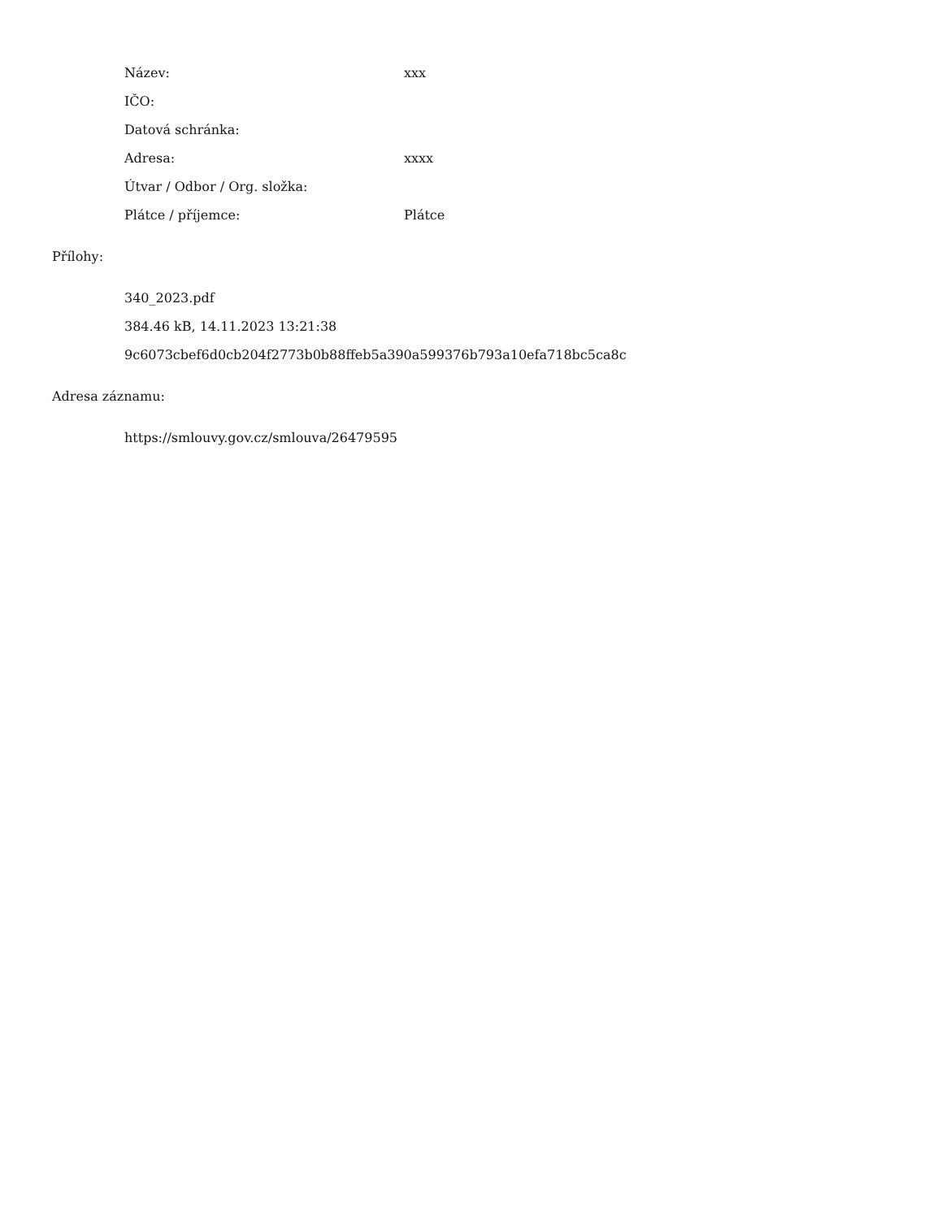Název: xxx
IČO:
Datová schránka:
Adresa: xxxx
Útvar / Odbor / Org. složka:
Plátce / příjemce: Plátce
Přílohy:
340_2023.pdf
384.46 kB, 14.11.2023 13:21:38
9c6073cbef6d0cb204f2773b0b88ffeb5a390a599376b793a10efa718bc5ca8c
Adresa záznamu:
https://smlouvy.gov.cz/smlouva/26479595